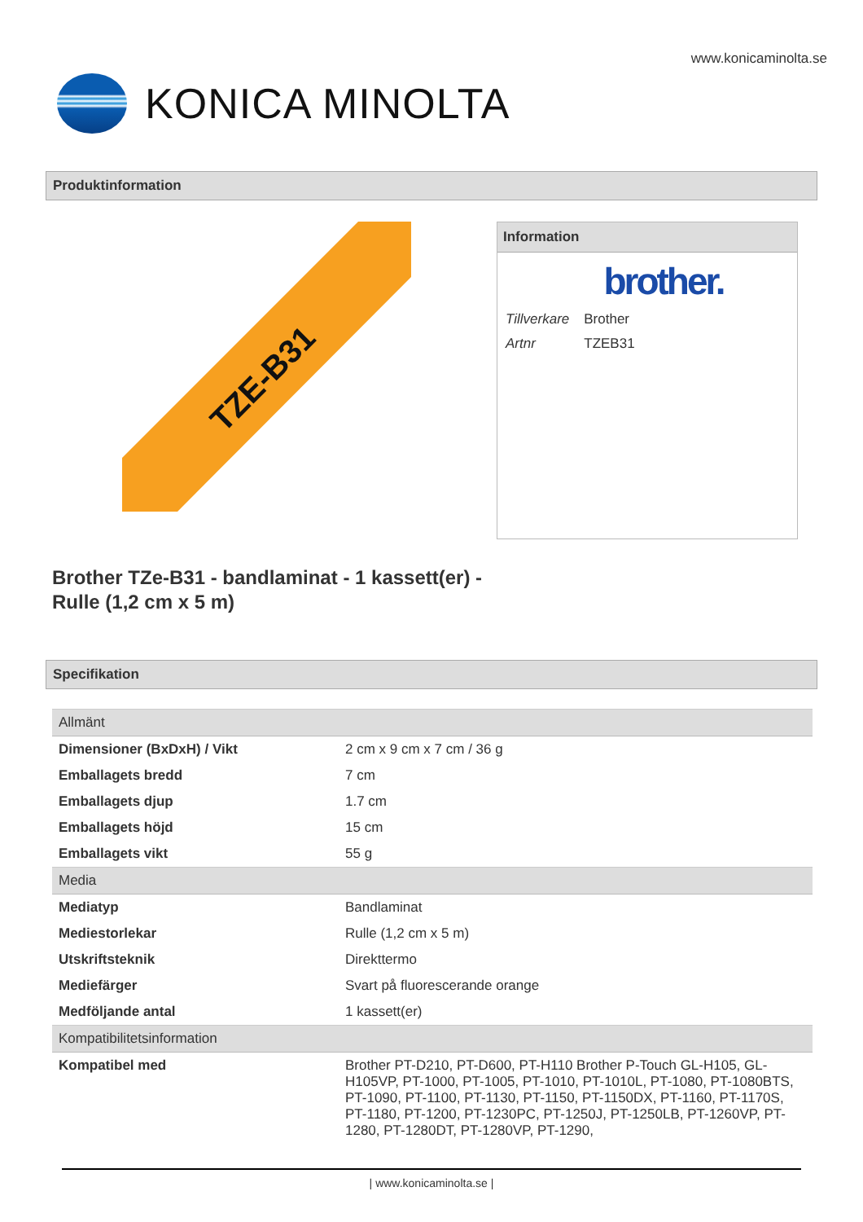www.konicaminolta.se
KONICA MINOLTA
Produktinformation
TZE-B31
Information
brother.
| Tillverkare | Brother |
| Artnr | TZEB31 |
Brother TZe-B31 - bandlaminat - 1 kassett(er) -
Rulle (1,2 cm x 5 m)
Specifikation
| Allmänt | |
| Dimensioner (BxDxH) / Vikt | 2 cm x 9 cm x 7 cm / 36 g |
| Emballagets bredd | 7 cm |
| Emballagets djup | 1.7 cm |
| Emballagets höjd | 15 cm |
| Emballagets vikt | 55 g |
| Media | |
| Mediatyp | Bandlaminat |
| Mediestorlekar | Rulle (1,2 cm x 5 m) |
| Utskriftsteknik | Direkttermo |
| Mediefärger | Svart på fluorescerande orange |
| Medföljande antal | 1 kassett(er) |
| Kompatibilitetsinformation | |
| Kompatibel med | Brother PT-D210, PT-D600, PT-H110 Brother P-Touch GL-H105, GL-H105VP, PT-1000, PT-1005, PT-1010, PT-1010L, PT-1080, PT-1080BTS, PT-1090, PT-1100, PT-1130, PT-1150, PT-1150DX, PT-1160, PT-1170S, PT-1180, PT-1200, PT-1230PC, PT-1250J, PT-1250LB, PT-1260VP, PT-1280, PT-1280DT, PT-1280VP, PT-1290, |
| www.konicaminolta.se |